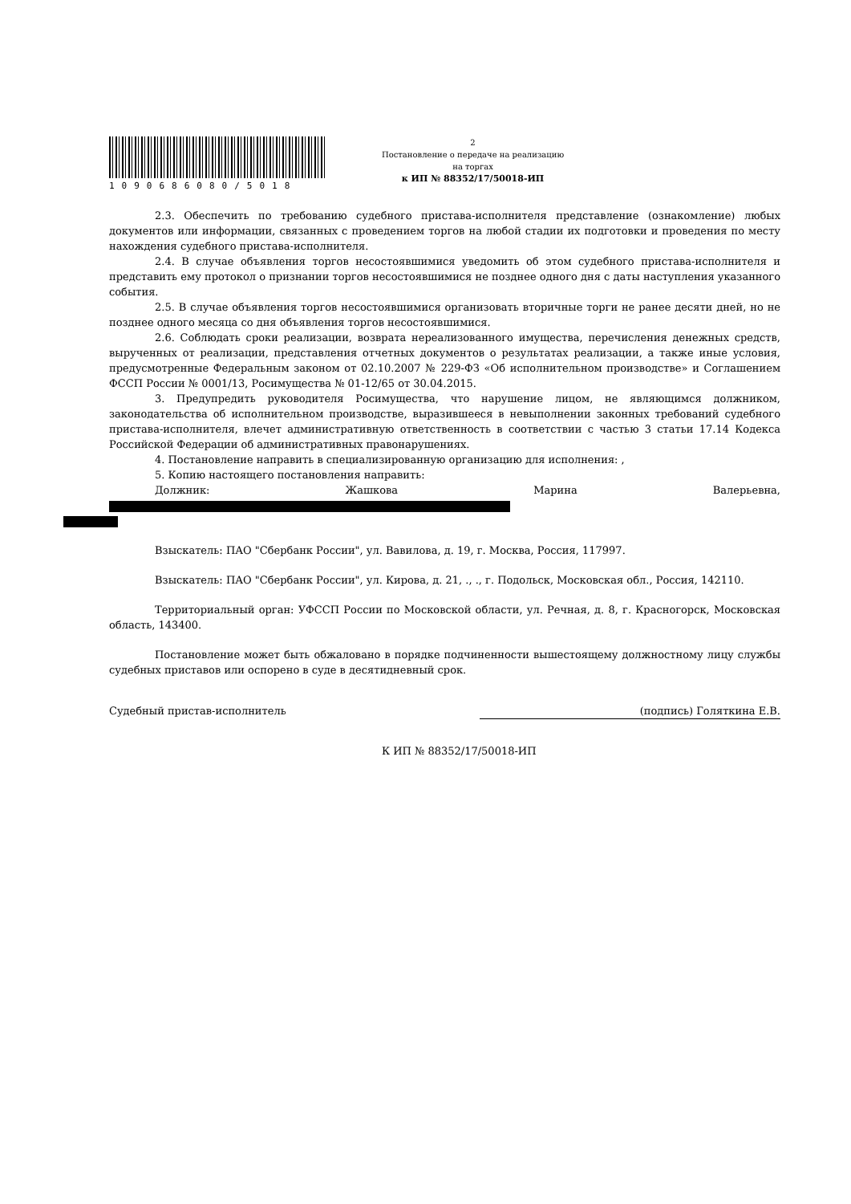1090686080/5018
2
Постановление о передаче на реализацию
на торгах
к ИП № 88352/17/50018-ИП
2.3. Обеспечить по требованию судебного пристава-исполнителя представление (ознакомление) любых документов или информации, связанных с проведением торгов на любой стадии их подготовки и проведения по месту нахождения судебного пристава-исполнителя.
2.4. В случае объявления торгов несостоявшимися уведомить об этом судебного пристава-исполнителя и представить ему протокол о признании торгов несостоявшимися не позднее одного дня с даты наступления указанного события.
2.5. В случае объявления торгов несостоявшимися организовать вторичные торги не ранее десяти дней, но не позднее одного месяца со дня объявления торгов несостоявшимися.
2.6. Соблюдать сроки реализации, возврата нереализованного имущества, перечисления денежных средств, вырученных от реализации, представления отчетных документов о результатах реализации, а также иные условия, предусмотренные Федеральным законом от 02.10.2007 № 229-ФЗ «Об исполнительном производстве» и Соглашением ФССП России № 0001/13, Росимущества № 01-12/65 от 30.04.2015.
3. Предупредить руководителя Росимущества, что нарушение лицом, не являющимся должником, законодательства об исполнительном производстве, выразившееся в невыполнении законных требований судебного пристава-исполнителя, влечет административную ответственность в соответствии с частью 3 статьи 17.14 Кодекса Российской Федерации об административных правонарушениях.
4. Постановление направить в специализированную организацию для исполнения: ,
5. Копию настоящего постановления направить:
Должник: Жашкова Марина Валерьевна,
Взыскатель: ПАО "Сбербанк России", ул. Вавилова, д. 19, г. Москва, Россия, 117997.
Взыскатель: ПАО "Сбербанк России", ул. Кирова, д. 21, ., ., г. Подольск, Московская обл., Россия, 142110.
Территориальный орган: УФССП России по Московской области, ул. Речная, д. 8, г. Красногорск, Московская область, 143400.
Постановление может быть обжаловано в порядке подчиненности вышестоящему должностному лицу службы судебных приставов или оспорено в суде в десятидневный срок.
Судебный пристав-исполнитель (подпись) Голяткина Е.В.
К ИП № 88352/17/50018-ИП